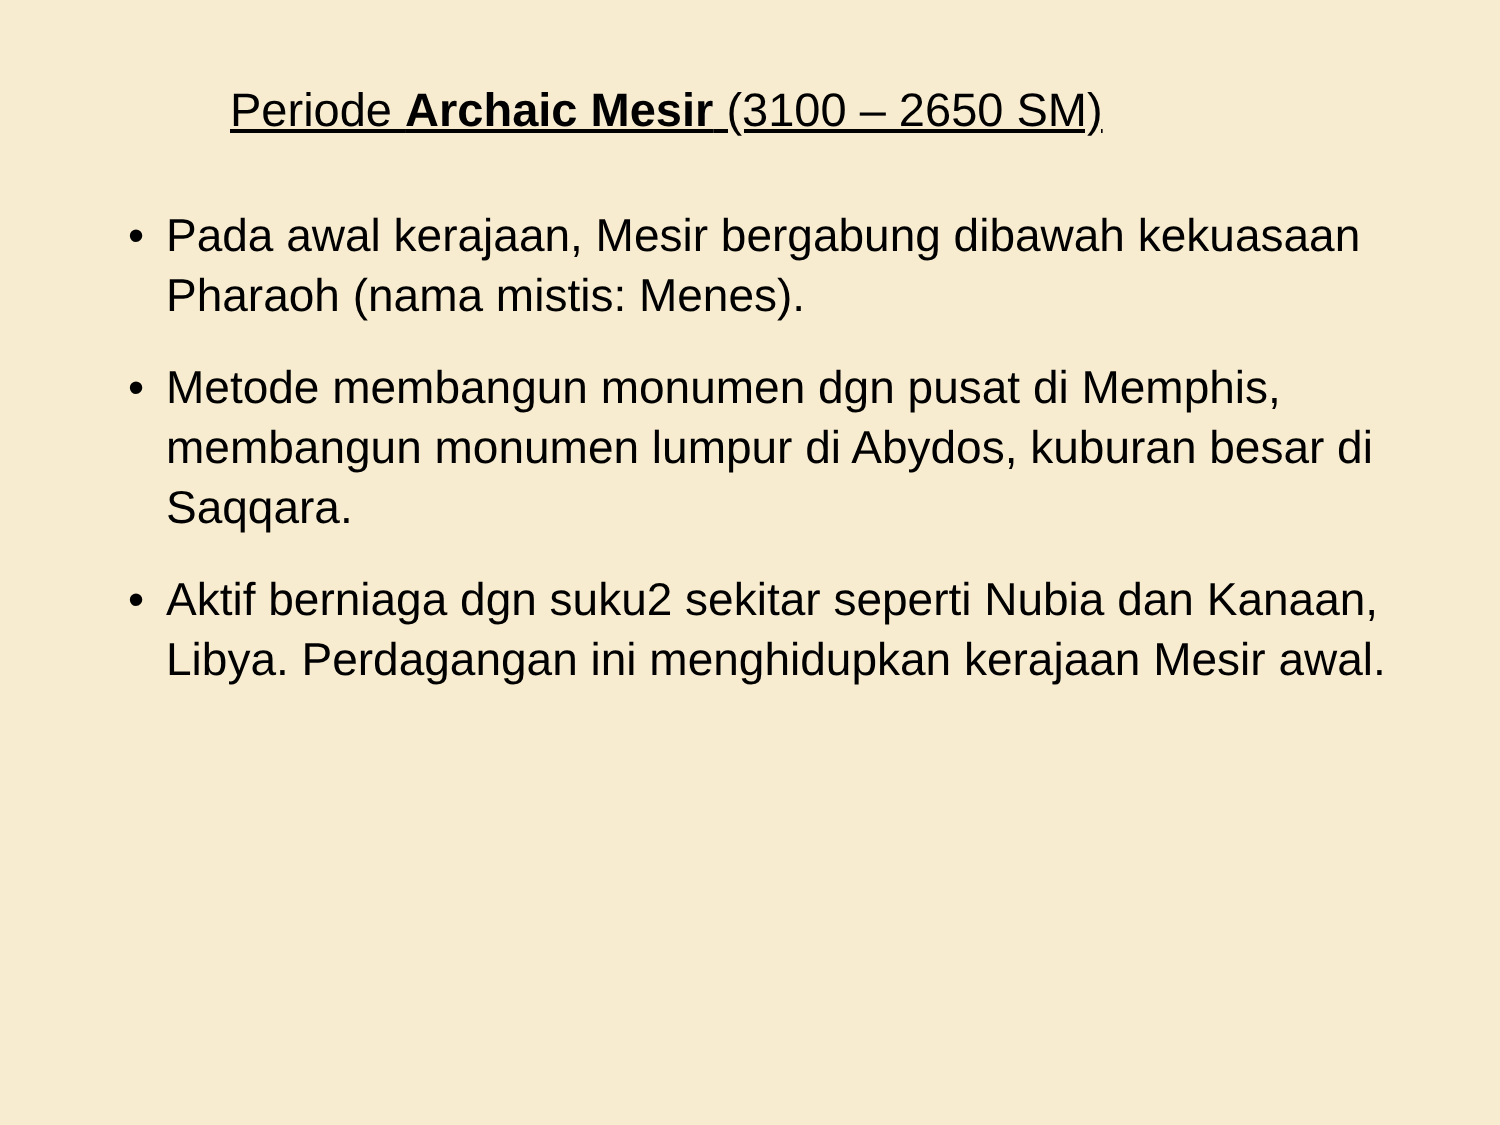Periode Archaic Mesir (3100 – 2650 SM)
• Pada awal kerajaan, Mesir bergabung dibawah kekuasaan Pharaoh (nama mistis: Menes).
• Metode membangun monumen dgn pusat di Memphis, membangun monumen lumpur di Abydos, kuburan besar di Saqqara.
• Aktif berniaga dgn suku2 sekitar seperti Nubia dan Kanaan, Libya. Perdagangan ini menghidupkan kerajaan Mesir awal.